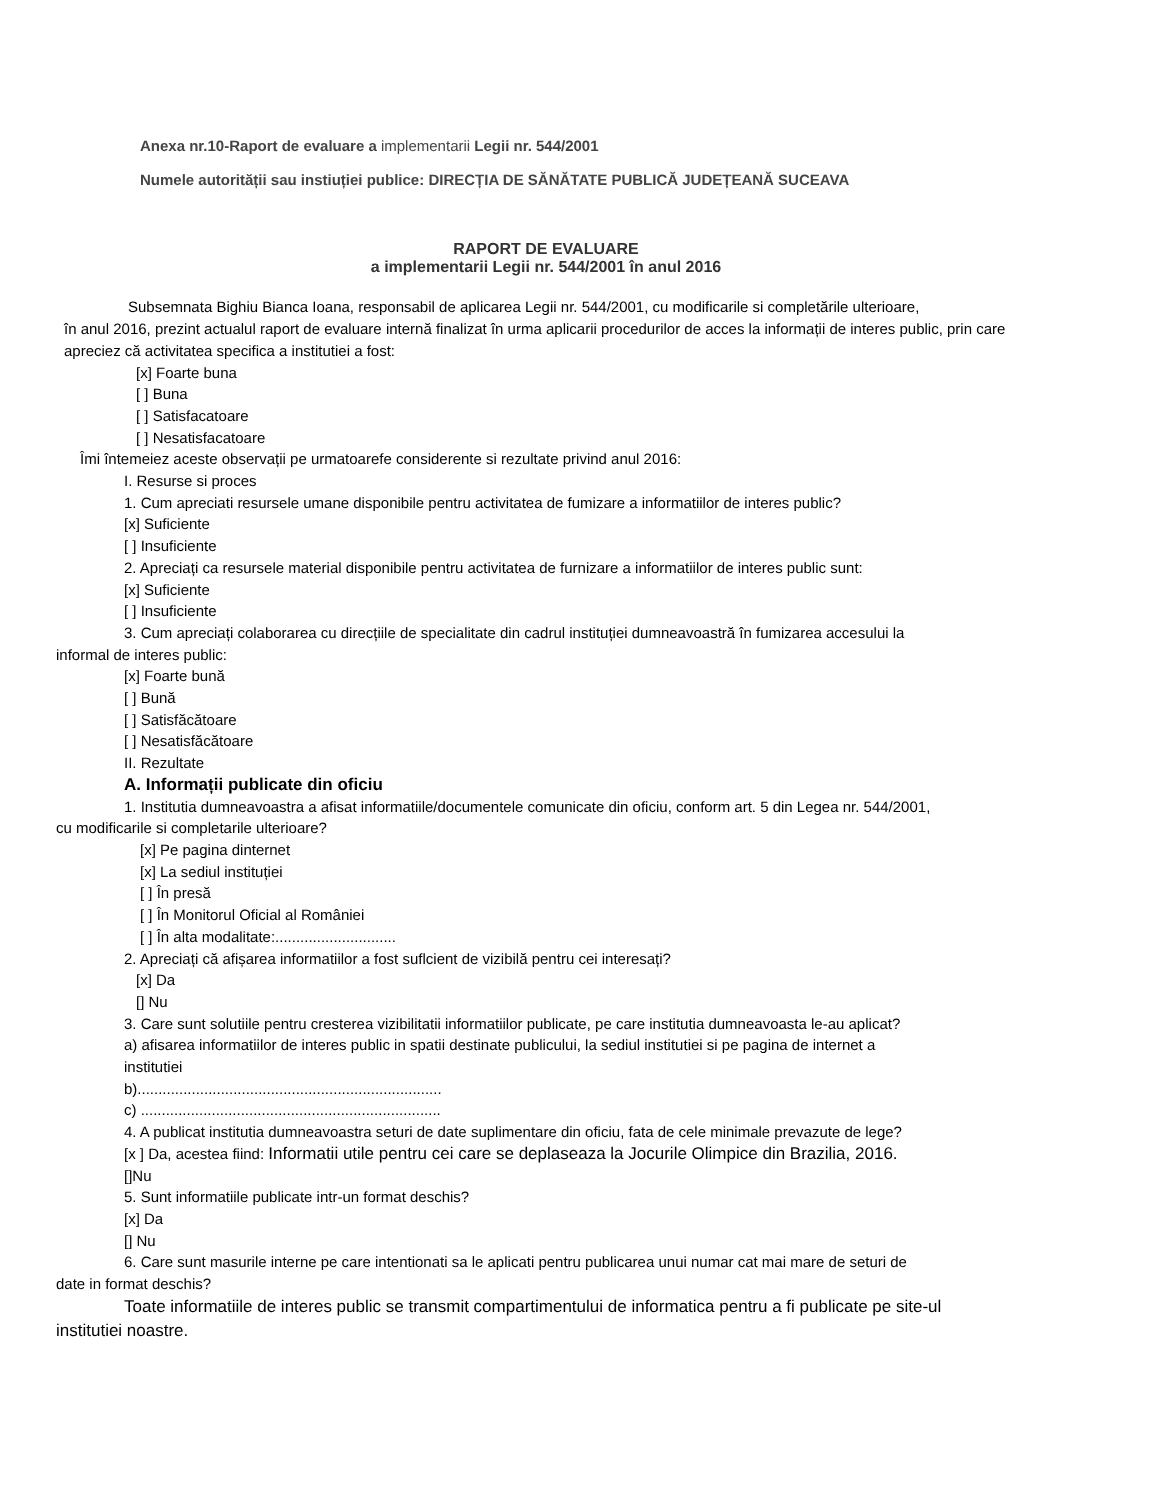Anexa nr.10-Raport de evaluare a implementarii Legii nr. 544/2001
Numele autorității sau instiuției publice: DIRECȚIA DE SĂNĂTATE PUBLICĂ JUDEȚEANĂ SUCEAVA
RAPORT DE EVALUARE
a implementarii Legii nr. 544/2001 în anul 2016
Subsemnata Bighiu Bianca Ioana, responsabil de aplicarea Legii nr. 544/2001, cu modificarile si completările ulterioare,
în anul 2016, prezint actualul raport de evaluare internă finalizat în urma aplicarii procedurilor de acces la informații de interes public, prin care apreciez că activitatea specifica a institutiei a fost:
[x] Foarte buna
[ ] Buna
[ ] Satisfacatoare
[ ] Nesatisfacatoare
Îmi întemeiez aceste observații pe urmatoarefe considerente si rezultate privind anul 2016:
I. Resurse si proces
1. Cum apreciati resursele umane disponibile pentru activitatea de fumizare a informatiilor de interes public?
[x] Suficiente
[ ] Insuficiente
2. Apreciați ca resursele material disponibile pentru activitatea de furnizare a informatiilor de interes public sunt:
[x] Suficiente
[ ] Insuficiente
3. Cum apreciați colaborarea cu direcțiile de specialitate din cadrul instituției dumneavoastră în fumizarea accesului la
informal de interes public:
[x] Foarte bună
[ ] Bună
[ ] Satisfăcătoare
[ ] Nesatisfăcătoare
II. Rezultate
A. Informații publicate din oficiu
1. Institutia dumneavoastra a afisat informatiile/documentele comunicate din oficiu, conform art. 5 din Legea nr. 544/2001,
cu modificarile si completarile ulterioare?
[x] Pe pagina dinternet
[x] La sediul instituției
[ ] În presă
[ ] În Monitorul Oficial al României
[ ] În alta modalitate:.............................
2. Apreciați că afișarea informatiilor a fost suflcient de vizibilă pentru cei interesați?
[x] Da
[] Nu
3. Care sunt solutiile pentru cresterea vizibilitatii informatiilor publicate, pe care institutia dumneavoasta le-au aplicat?
a) afisarea informatiilor de interes public in spatii destinate publicului, la sediul institutiei si pe pagina de internet a
institutiei
b).........................................................................
c) ........................................................................
4. A publicat institutia dumneavoastra seturi de date suplimentare din oficiu, fata de cele minimale prevazute de lege?
[x ] Da, acestea fiind: Informatii utile pentru cei care se deplaseaza la Jocurile Olimpice din Brazilia, 2016.
[]Nu
5. Sunt informatiile publicate intr-un format deschis?
[x] Da
[] Nu
6. Care sunt masurile interne pe care intentionati sa le aplicati pentru publicarea unui numar cat mai mare de seturi de
date in format deschis?
Toate informatiile de interes public se transmit compartimentului de informatica pentru a fi publicate pe site-ul
institutiei noastre.